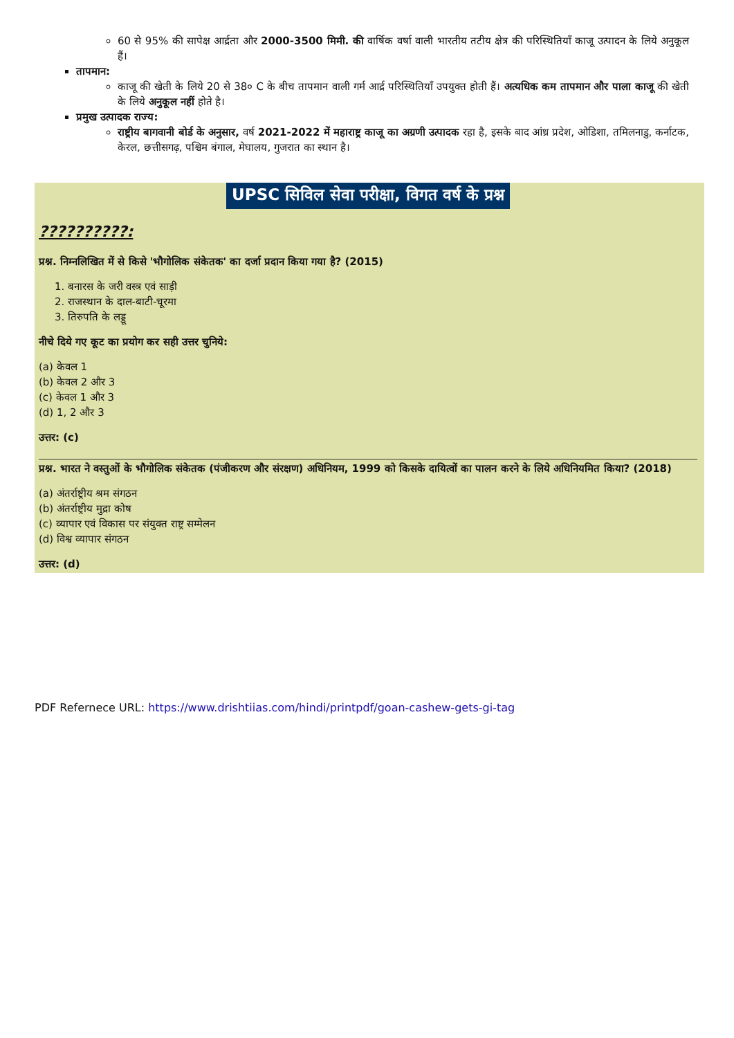60 से 95% की सापेक्ष आर्द्रता और 2000-3500 मिमी. की वार्षिक वर्षा वाली भारतीय तटीय क्षेत्र की परिस्थितियाँ काजू उत्पादन के लिये अनुकूल हैं।
तापमान:
काजू की खेती के लिये 20 से 38० C के बीच तापमान वाली गर्म आर्द्र परिस्थितियाँ उपयुक्त होती हैं। अत्यधिक कम तापमान और पाला काजू की खेती के लिये अनुकूल नहीं होते है।
प्रमुख उत्पादक राज्य:
राष्ट्रीय बागवानी बोर्ड के अनुसार, वर्ष 2021-2022 में महाराष्ट्र काजू का अग्रणी उत्पादक रहा है, इसके बाद आंध्र प्रदेश, ओडिशा, तमिलनाडु, कर्नाटक, केरल, छत्तीसगढ़, पश्चिम बंगाल, मेघालय, गुजरात का स्थान है।
UPSC सिविल सेवा परीक्षा, विगत वर्ष के प्रश्न
??????????:
प्रश्न. निम्नलिखित में से किसे 'भौगोलिक संकेतक' का दर्जा प्रदान किया गया है? (2015)
1. बनारस के जरी वस्त्र एवं साड़ी
2. राजस्थान के दाल-बाटी-चूरमा
3. तिरुपति के लड्डू
नीचे दिये गए कूट का प्रयोग कर सही उत्तर चुनिये:
(a) केवल 1
(b) केवल 2 और 3
(c) केवल 1 और 3
(d) 1, 2 और 3
उत्तर: (c)
प्रश्न. भारत ने वस्तुओं के भौगोलिक संकेतक (पंजीकरण और संरक्षण) अधिनियम, 1999 को किसके दायित्वों का पालन करने के लिये अधिनियमित किया? (2018)
(a) अंतर्राष्ट्रीय श्रम संगठन
(b) अंतर्राष्ट्रीय मुद्रा कोष
(c) व्यापार एवं विकास पर संयुक्त राष्ट्र सम्मेलन
(d) विश्व व्यापार संगठन
उत्तर: (d)
PDF Refernece URL: https://www.drishtiias.com/hindi/printpdf/goan-cashew-gets-gi-tag